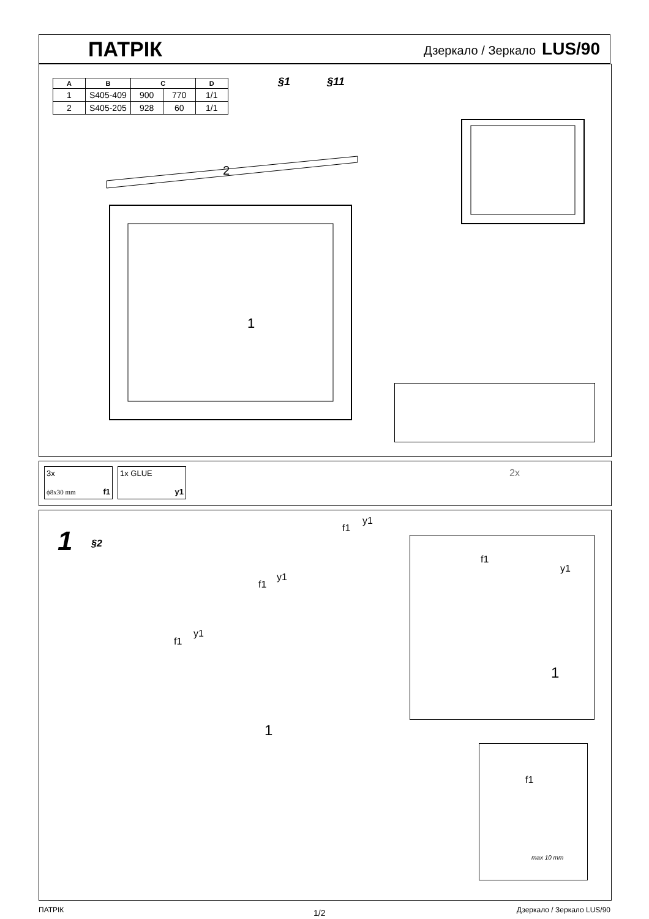ПАТРІК
Дзеркало / Зеркало LUS/90
| A | B | C | | D |
| --- | --- | --- | --- | --- |
| 1 | S405-409 | 900 | 770 | 1/1 |
| 2 | S405-205 | 928 | 60 | 1/1 |
§1 §11
2
1
3x
ϕ8x30 mm f1
1x GLUE
y1
2x
1 §2
f1
y1
f1
y1
f1
y1
1
f1
y1
1
f1
max 10 mm
ПАТРІК 1/2 Дзеркало / Зеркало LUS/90